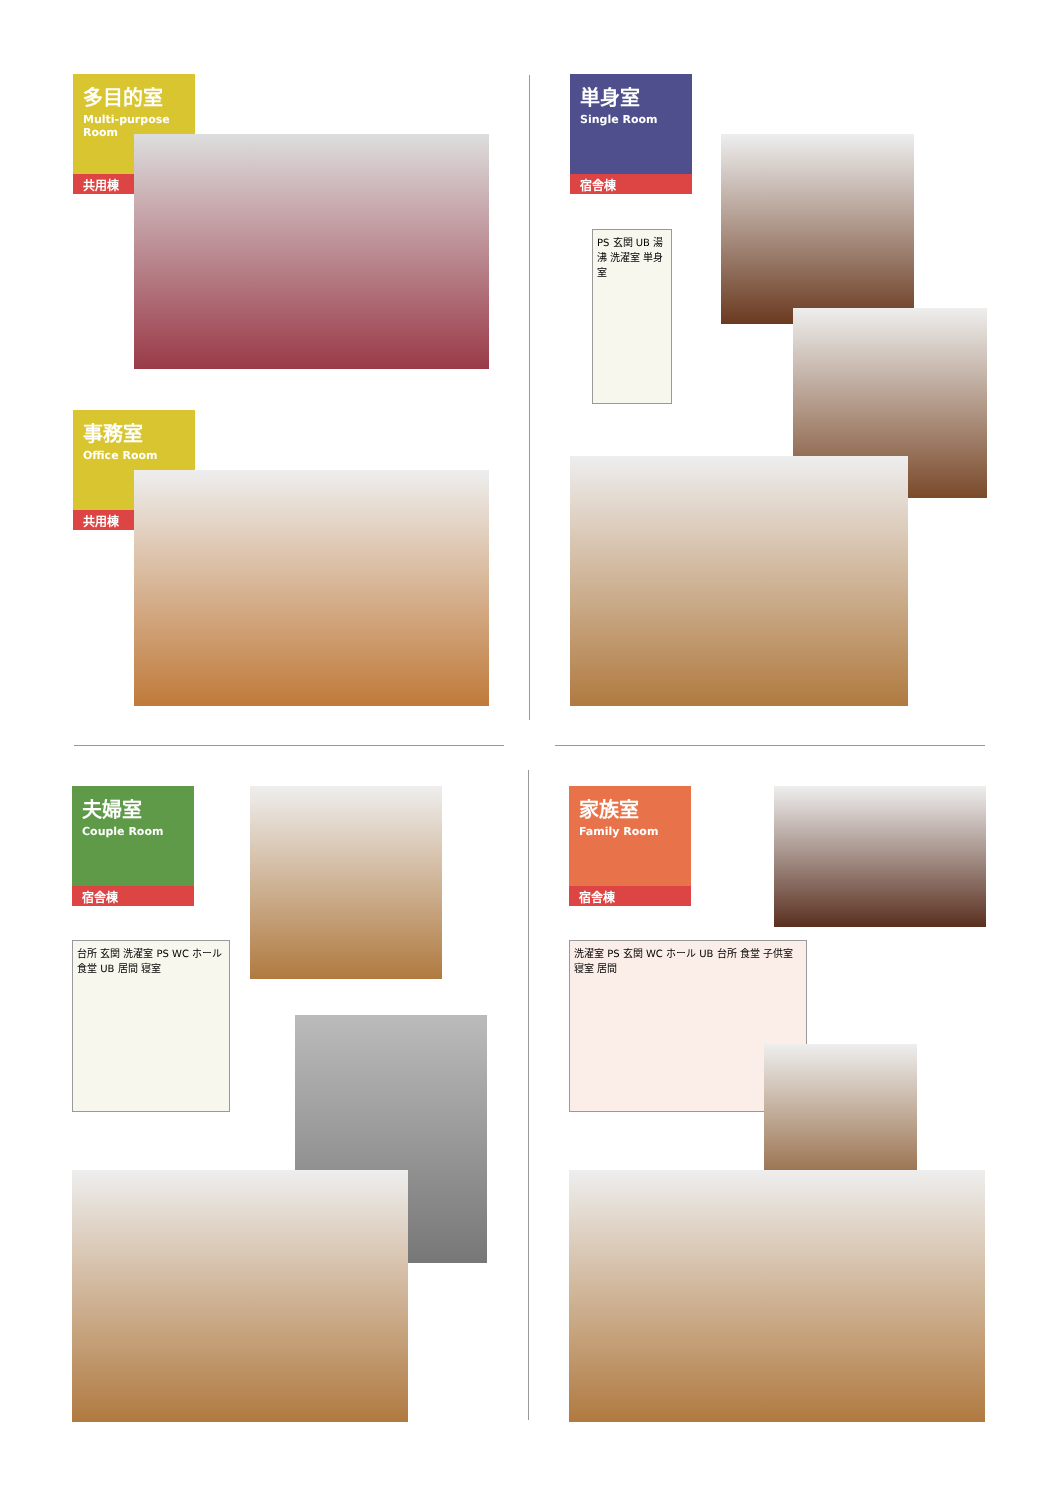多目的室
Multi-purpose Room
共用棟
事務室
Office Room
共用棟
単身室
Single Room
宿舎棟
PS 玄関 UB 湯沸 洗濯室 単身室
夫婦室
Couple Room
宿舎棟
台所 玄関 洗濯室 PS WC ホール 食堂 UB 居間 寝室
家族室
Family Room
宿舎棟
洗濯室 PS 玄関 WC ホール UB 台所 食堂 子供室 寝室 居間